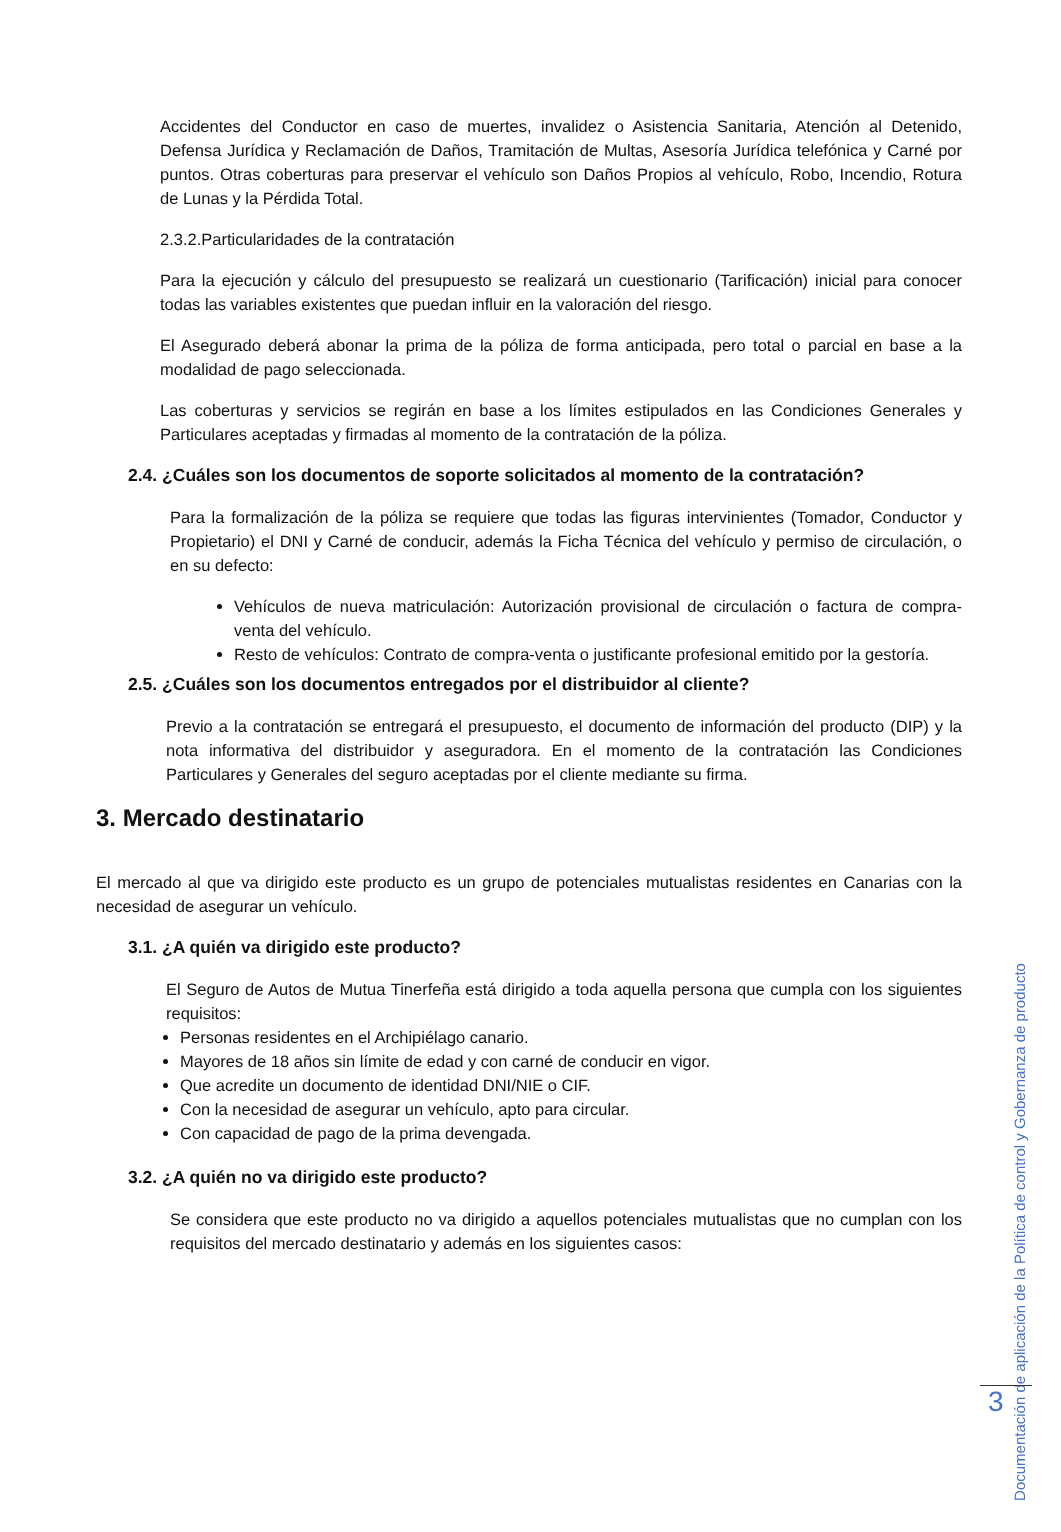Accidentes del Conductor en caso de muertes, invalidez o Asistencia Sanitaria, Atención al Detenido, Defensa Jurídica y Reclamación de Daños, Tramitación de Multas, Asesoría Jurídica telefónica y Carné por puntos. Otras coberturas para preservar el vehículo son Daños Propios al vehículo, Robo, Incendio, Rotura de Lunas y la Pérdida Total.
2.3.2.Particularidades de la contratación
Para la ejecución y cálculo del presupuesto se realizará un cuestionario (Tarificación) inicial para conocer todas las variables existentes que puedan influir en la valoración del riesgo.
El Asegurado deberá abonar la prima de la póliza de forma anticipada, pero total o parcial en base a la modalidad de pago seleccionada.
Las coberturas y servicios se regirán en base a los límites estipulados en las Condiciones Generales y Particulares aceptadas y firmadas al momento de la contratación de la póliza.
2.4. ¿Cuáles son los documentos de soporte solicitados al momento de la contratación?
Para la formalización de la póliza se requiere que todas las figuras intervinientes (Tomador, Conductor y Propietario) el DNI y Carné de conducir, además la Ficha Técnica del vehículo y permiso de circulación, o en su defecto:
Vehículos de nueva matriculación: Autorización provisional de circulación o factura de compra-venta del vehículo.
Resto de vehículos: Contrato de compra-venta o justificante profesional emitido por la gestoría.
2.5. ¿Cuáles son los documentos entregados por el distribuidor al cliente?
Previo a la contratación se entregará el presupuesto, el documento de información del producto (DIP) y la nota informativa del distribuidor y aseguradora. En el momento de la contratación las Condiciones Particulares y Generales del seguro aceptadas por el cliente mediante su firma.
3. Mercado destinatario
El mercado al que va dirigido este producto es un grupo de potenciales mutualistas residentes en Canarias con la necesidad de asegurar un vehículo.
3.1. ¿A quién va dirigido este producto?
El Seguro de Autos de Mutua Tinerfeña está dirigido a toda aquella persona que cumpla con los siguientes requisitos:
Personas residentes en el Archipiélago canario.
Mayores de 18 años sin límite de edad y con carné de conducir en vigor.
Que acredite un documento de identidad DNI/NIE o CIF.
Con la necesidad de asegurar un vehículo, apto para circular.
Con capacidad de pago de la prima devengada.
3.2. ¿A quién no va dirigido este producto?
Se considera que este producto no va dirigido a aquellos potenciales mutualistas que no cumplan con los requisitos del mercado destinatario y además en los siguientes casos:
Documentación de aplicación de la Política de control y Gobernanza de producto
3